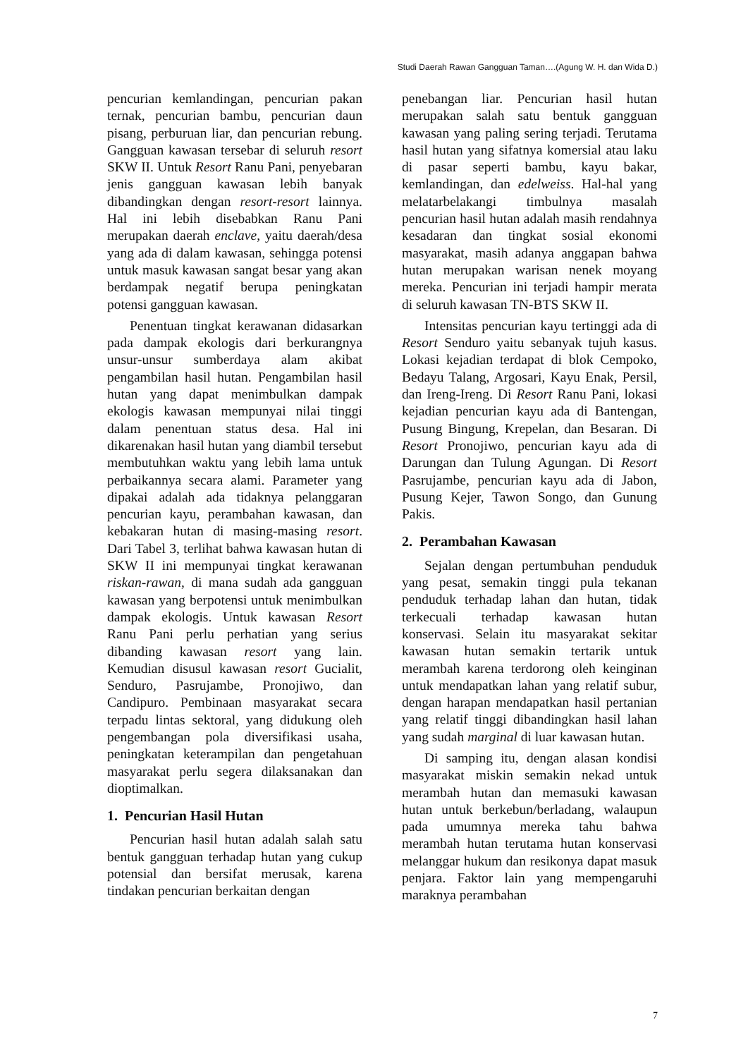Studi Daerah Rawan Gangguan Taman….(Agung W. H. dan Wida D.)
pencurian kemlandingan, pencurian pakan ternak, pencurian bambu, pencurian daun pisang, perburuan liar, dan pencurian rebung. Gangguan kawasan tersebar di seluruh resort SKW II. Untuk Resort Ranu Pani, penyebaran jenis gangguan kawasan lebih banyak dibandingkan dengan resort-resort lainnya. Hal ini lebih disebabkan Ranu Pani merupakan daerah enclave, yaitu daerah/desa yang ada di dalam kawasan, sehingga potensi untuk masuk kawasan sangat besar yang akan berdampak negatif berupa peningkatan potensi gangguan kawasan.
Penentuan tingkat kerawanan didasarkan pada dampak ekologis dari berkurangnya unsur-unsur sumberdaya alam akibat pengambilan hasil hutan. Pengambilan hasil hutan yang dapat menimbulkan dampak ekologis kawasan mempunyai nilai tinggi dalam penentuan status desa. Hal ini dikarenakan hasil hutan yang diambil tersebut membutuhkan waktu yang lebih lama untuk perbaikannya secara alami. Parameter yang dipakai adalah ada tidaknya pelanggaran pencurian kayu, perambahan kawasan, dan kebakaran hutan di masing-masing resort. Dari Tabel 3, terlihat bahwa kawasan hutan di SKW II ini mempunyai tingkat kerawanan riskan-rawan, di mana sudah ada gangguan kawasan yang berpotensi untuk menimbulkan dampak ekologis. Untuk kawasan Resort Ranu Pani perlu perhatian yang serius dibanding kawasan resort yang lain. Kemudian disusul kawasan resort Gucialit, Senduro, Pasrujambe, Pronojiwo, dan Candipuro. Pembinaan masyarakat secara terpadu lintas sektoral, yang didukung oleh pengembangan pola diversifikasi usaha, peningkatan keterampilan dan pengetahuan masyarakat perlu segera dilaksanakan dan dioptimalkan.
1. Pencurian Hasil Hutan
Pencurian hasil hutan adalah salah satu bentuk gangguan terhadap hutan yang cukup potensial dan bersifat merusak, karena tindakan pencurian berkaitan dengan
penebangan liar. Pencurian hasil hutan merupakan salah satu bentuk gangguan kawasan yang paling sering terjadi. Terutama hasil hutan yang sifatnya komersial atau laku di pasar seperti bambu, kayu bakar, kemlandingan, dan edelweiss. Hal-hal yang melatarbelakangi timbulnya masalah pencurian hasil hutan adalah masih rendahnya kesadaran dan tingkat sosial ekonomi masyarakat, masih adanya anggapan bahwa hutan merupakan warisan nenek moyang mereka. Pencurian ini terjadi hampir merata di seluruh kawasan TN-BTS SKW II.
Intensitas pencurian kayu tertinggi ada di Resort Senduro yaitu sebanyak tujuh kasus. Lokasi kejadian terdapat di blok Cempoko, Bedayu Talang, Argosari, Kayu Enak, Persil, dan Ireng-Ireng. Di Resort Ranu Pani, lokasi kejadian pencurian kayu ada di Bantengan, Pusung Bingung, Krepelan, dan Besaran. Di Resort Pronojiwo, pencurian kayu ada di Darungan dan Tulung Agungan. Di Resort Pasrujambe, pencurian kayu ada di Jabon, Pusung Kejer, Tawon Songo, dan Gunung Pakis.
2. Perambahan Kawasan
Sejalan dengan pertumbuhan penduduk yang pesat, semakin tinggi pula tekanan penduduk terhadap lahan dan hutan, tidak terkecuali terhadap kawasan hutan konservasi. Selain itu masyarakat sekitar kawasan hutan semakin tertarik untuk merambah karena terdorong oleh keinginan untuk mendapatkan lahan yang relatif subur, dengan harapan mendapatkan hasil pertanian yang relatif tinggi dibandingkan hasil lahan yang sudah marginal di luar kawasan hutan.
Di samping itu, dengan alasan kondisi masyarakat miskin semakin nekad untuk merambah hutan dan memasuki kawasan hutan untuk berkebun/berladang, walaupun pada umumnya mereka tahu bahwa merambah hutan terutama hutan konservasi melanggar hukum dan resikonya dapat masuk penjara. Faktor lain yang mempengaruhi maraknya perambahan
7